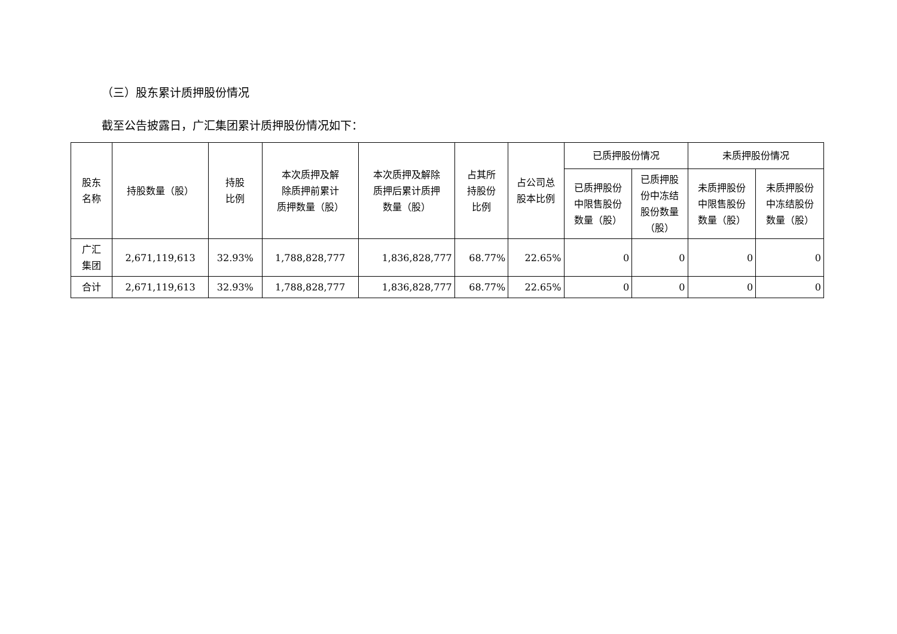（三）股东累计质押股份情况
截至公告披露日，广汇集团累计质押股份情况如下：
| 股东 名称 | 持股数量（股） | 持股 比例 | 本次质押及解 除质押前累计 质押数量（股） | 本次质押及解除 质押后累计质押 数量（股） | 占其所 持股份 比例 | 占公司总 股本比例 | 已质押股份情况 | | 未质押股份情况 | |
| --- | --- | --- | --- | --- | --- | --- | --- | --- | --- | --- |
| | | | | | | | 已质押股份 中限售股份 数量（股） | 已质押股 份中冻结 股份数量 （股） | 未质押股份 中限售股份 数量（股） | 未质押股份 中冻结股份 数量（股） |
| 广汇 集团 | 2,671,119,613 | 32.93% | 1,788,828,777 | 1,836,828,777 | 68.77% | 22.65% | 0 | 0 | 0 | 0 |
| 合计 | 2,671,119,613 | 32.93% | 1,788,828,777 | 1,836,828,777 | 68.77% | 22.65% | 0 | 0 | 0 | 0 |